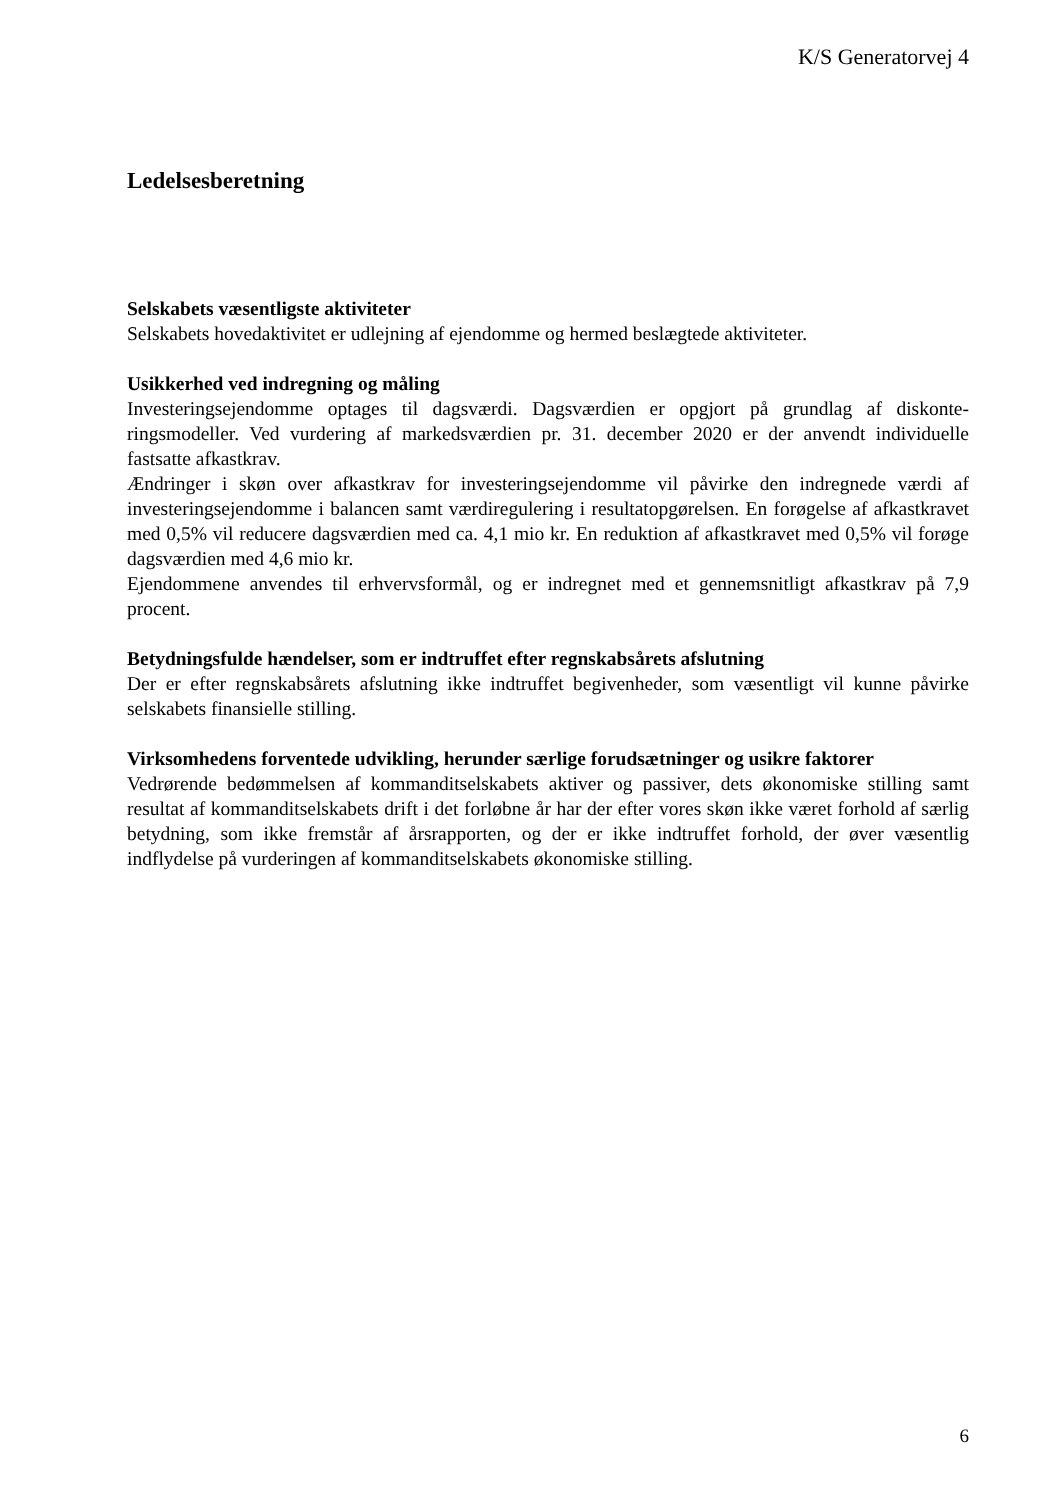K/S Generatorvej 4
Ledelsesberetning
Selskabets væsentligste aktiviteter
Selskabets hovedaktivitet er udlejning af ejendomme og hermed beslægtede aktiviteter.
Usikkerhed ved indregning og måling
Investeringsejendomme optages til dagsværdi. Dagsværdien er opgjort på grundlag af diskonte­ringsmodeller. Ved vurdering af markedsværdien pr. 31. december 2020 er der anvendt individu­elle fastsatte afkastkrav.
Ændringer i skøn over afkastkrav for investeringsejendomme vil påvirke den indregnede værdi af investeringsejendomme i balancen samt værdiregulering i resultatopgørelsen. En forøgelse af af­kastkravet med 0,5% vil reducere dagsværdien med ca. 4,1 mio kr. En reduktion af afkastkravet med 0,5% vil forøge dagsværdien med 4,6 mio kr.
Ejendommene anvendes til erhvervsformål, og er indregnet med et gennemsnitligt afkastkrav på 7,9 procent.
Betydningsfulde hændelser, som er indtruffet efter regnskabsårets afslutning
Der er efter regnskabsårets afslutning ikke indtruffet begivenheder, som væsentligt vil kunne på­virke selskabets finansielle stilling.
Virksomhedens forventede udvikling, herunder særlige forudsætninger og usikre faktorer
Vedrørende bedømmelsen af kommanditselskabets aktiver og passiver, dets økonomiske stilling samt resultat af kommanditselskabets drift i det forløbne år har der efter vores skøn ikke været forhold af særlig betydning, som ikke fremstår af årsrapporten, og der er ikke indtruffet forhold, der øver væsentlig indflydelse på vurderingen af kommanditselskabets økonomiske stilling.
6